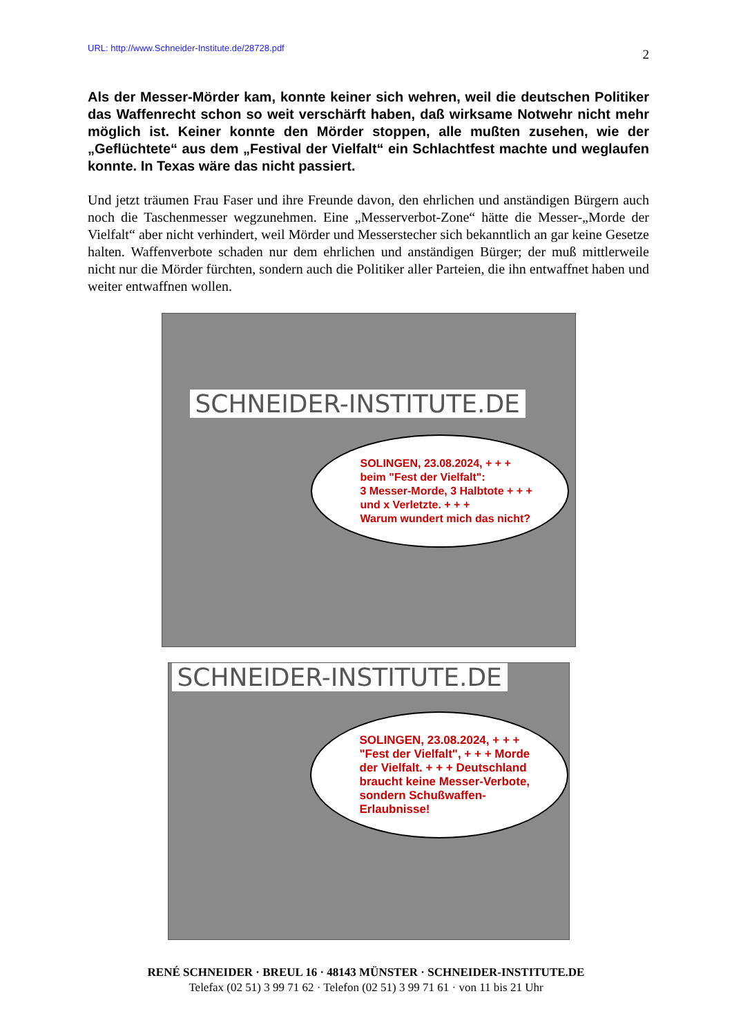URL: http://www.Schneider-Institute.de/28728.pdf 2
Als der Messer-Mörder kam, konnte keiner sich wehren, weil die deutschen Politiker das Waffenrecht schon so weit verschärft haben, daß wirksame Notwehr nicht mehr möglich ist. Keiner konnte den Mörder stoppen, alle mußten zusehen, wie der „Geflüchtete“ aus dem „Festival der Vielfalt“ ein Schlachtfest machte und weglaufen konnte. In Texas wäre das nicht passiert.
Und jetzt träumen Frau Faser und ihre Freunde davon, den ehrlichen und anständigen Bürgern auch noch die Taschenmesser wegzunehmen. Eine „Messerverbot-Zone“ hätte die Messer-„Morde der Vielfalt“ aber nicht verhindert, weil Mörder und Messerstecher sich bekanntlich an gar keine Gesetze halten. Waffenverbote schaden nur dem ehrlichen und anständigen Bürger; der muß mittlerweile nicht nur die Mörder fürchten, sondern auch die Politiker aller Parteien, die ihn entwaffnet haben und weiter entwaffnen wollen.
SCHNEIDER-INSTITUTE.DE
SOLINGEN, 23.08.2024, + + +
beim "Fest der Vielfalt":
3 Messer-Morde, 3 Halbtote + + +
und x Verletzte. + + +
Warum wundert mich das nicht?
SCHNEIDER-INSTITUTE.DE
SOLINGEN, 23.08.2024, + + +
"Fest der Vielfalt", + + + Morde der Vielfalt. + + + Deutschland braucht keine Messer-Verbote, sondern Schußwaffen-Erlaubnisse!
RENÉ SCHNEIDER · BREUL 16 · 48143 MÜNSTER · SCHNEIDER-INSTITUTE.DE
Telefax (02 51) 3 99 71 62 · Telefon (02 51) 3 99 71 61 · von 11 bis 21 Uhr